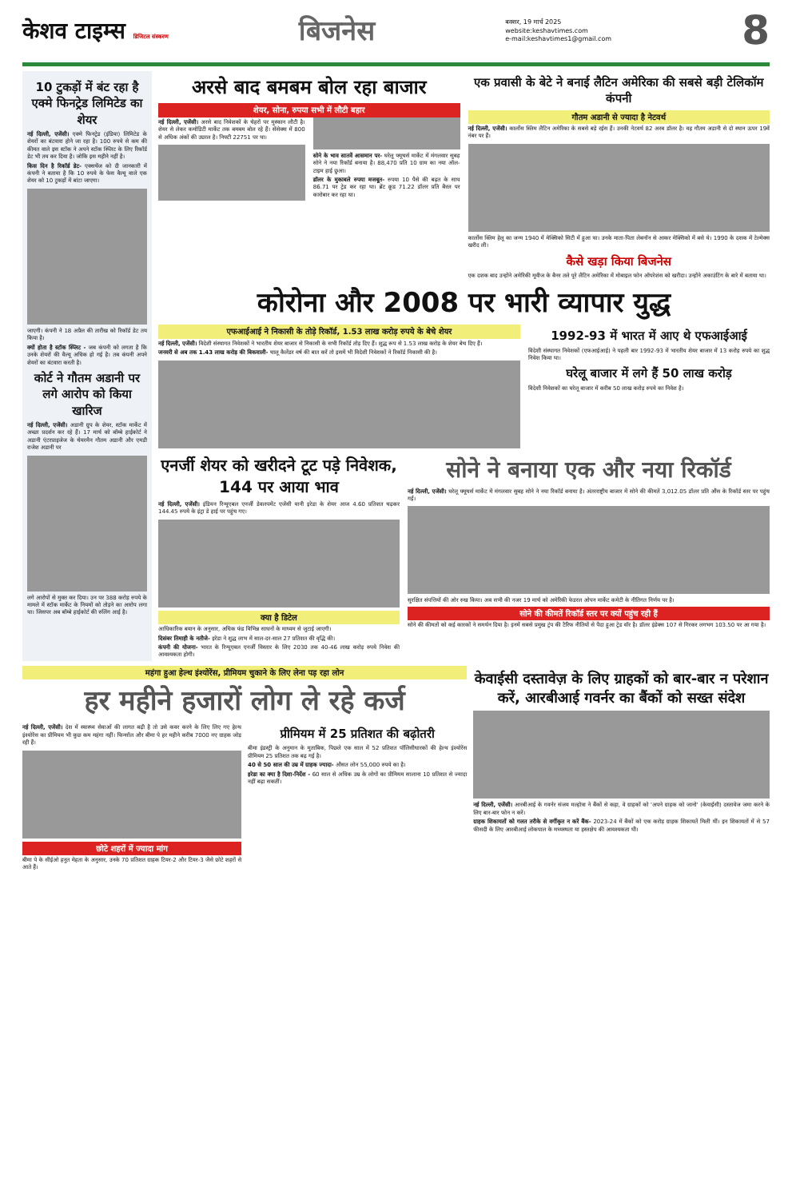केशव टाइम्स डिजिटल संस्करण
बिजनेस
बक्सर, 19 मार्च 2025
website:keshavtimes.com
e-mail:keshavtimes1@gmail.com
8
10 टुकड़ों में बंट रहा है एक्मे फिनट्रेड लिमिटेड का शेयर
नई दिल्ली, एजेंसी। एक्मे फिनट्रेड (इंडिया) लिमिटेड के शेयरों का बंटवारा होने जा रहा है। 100 रुपये से कम की कीमत वाले इस स्टॉक ने अपने स्टॉक स्प्लिट के लिए रिकॉर्ड डेट भी तय कर दिया है। जोकि इस महीने नहीं है।
किस दिन है रिकॉर्ड डेट- एक्सचेंज को दी जानकारी में कंपनी ने बताया है कि 10 रुपये के फेस वैल्यू वाले एक शेयर को 10 टुकड़ों में बांटा जाएगा।
जाएगी। कंपनी ने 18 अप्रैल की तारीख को रिकॉर्ड डेट तय किया है।
क्यों होता है स्टॉक स्प्लिट - जब कंपनी को लगता है कि उनके शेयरों की वैल्यू अधिक हो गई है। तब कंपनी अपने शेयरों का बंटवारा करती है।
कोर्ट ने गौतम अडानी पर लगे आरोप को किया खारिज
नई दिल्ली, एजेंसी। अडानी ग्रुप के शेयर, स्टॉक मार्केट में अच्छा प्रदर्शन कर रहे हैं। 17 मार्च को बॉम्बे हाईकोर्ट ने अडानी एंटरप्राइजेज के चेयरमैन गौतम अडानी और एमडी राजेश अडानी पर
लगे आरोपों से मुक्त कर दिया। उन पर 388 करोड़ रुपये के मामले में स्टॉक मार्केट के नियमों को तोड़ने का आरोप लगा था। जिसपर अब बॉम्बे हाईकोर्ट की रुलिंग आई है।
अरसे बाद बमबम बोल रहा बाजार
शेयर, सोना, रुपया सभी में लौटी बहार
नई दिल्ली, एजेंसी। अरसे बाद निवेशकों के चेहरों पर मुस्कान लौटी है। शेयर से लेकर कमोडिटी मार्केट तक बमबम बोल रहे हैं। सेंसेक्स में 800 से अधिक अंकों की उछाल है। निफ्टी 22751 पर था।
सोने के भाव सातवें आसमान पर- घरेलू फ्यूचर्स मार्केट में मंगलवार सुबह सोने ने नया रिकॉर्ड बनाया है। 88,470 प्रति 10 ग्राम का नया ऑल-टाइम हाई छुआ।
डॉलर के मुकाबले रुपया मजबूत- रुपया 10 पैसे की बढ़त के साथ 86.71 पर ट्रेड कर रहा था। ब्रेंट क्रूड 71.22 डॉलर प्रति बैरल पर कारोबार कर रहा था।
एक प्रवासी के बेटे ने बनाई लैटिन अमेरिका की सबसे बड़ी टेलिकॉम कंपनी
गौतम अडानी से ज्यादा है नेटवर्थ
नई दिल्ली, एजेंसी। कार्लोस स्लिम लैटिन अमेरिका के सबसे बड़े रईस हैं। उनकी नेटवर्थ 82 अरब डॉलर है। वह गौतम अडानी से दो स्थान ऊपर 19वें नंबर पर हैं।
कार्लोस स्लिम हेलू का जन्म 1940 में मेक्सिको सिटी में हुआ था। उनके माता-पिता लेबनॉन से आकर मेक्सिको में बसे थे। 1990 के दशक में टेल्मेक्स खरीद ली।
कैसे खड़ा किया बिजनेस
एक दशक बाद उन्होंने अमेरिकी मूवीज के बैनर तले पूरे लैटिन अमेरिका में मोबाइल फोन ऑपरेशंस को खरीदा। उन्होंने अकाउंटिंग के बारे में बताया था।
कोरोना और 2008 पर भारी व्यापार युद्ध
एफआईआई ने निकासी के तोड़े रिकॉर्ड, 1.53 लाख करोड़ रुपये के बेचे शेयर
नई दिल्ली, एजेंसी। विदेशी संस्थागत निवेशकों ने भारतीय शेयर बाजार से निकासी के सभी रिकॉर्ड तोड़ दिए हैं। शुद्ध रूप से 1.53 लाख करोड़ के शेयर बेच दिए हैं।
जनवरी से अब तक 1.43 लाख करोड़ की बिकवाली- चालू कैलेंडर वर्ष की बात करें तो इसमें भी विदेशी निवेशकों ने रिकॉर्ड निकासी की है।
1992-93 में भारत में आए थे एफआईआई
विदेशी संस्थागत निवेशकों (एफआईआई) ने पहली बार 1992-93 में भारतीय शेयर बाजार में 13 करोड़ रुपये का शुद्ध निवेश किया था।
घरेलू बाजार में लगे हैं 50 लाख करोड़
विदेशी निवेशकों का घरेलू बाजार में करीब 50 लाख करोड़ रुपये का निवेश है।
एनर्जी शेयर को खरीदने टूट पड़े निवेशक, 144 पर आया भाव
नई दिल्ली, एजेंसी। इंडियन रिन्यूएबल एनर्जी डेवलपमेंट एजेंसी यानी इरेडा के शेयर आज 4.60 प्रतिशत चढ़कर 144.45 रुपये के इंट्रा डे हाई पर पहुंच गए।
क्या है डिटेल
आधिकारिक बयान के अनुसार, अधिक फंड विभिन्न साधनों के माध्यम से जुटाई जाएगी।
दिसंबर तिमाही के नतीजे- इरेडा ने शुद्ध लाभ में साल-दर-साल 27 प्रतिशत की वृद्धि की।
कंपनी की योजना- भारत के रिन्यूएबल एनर्जी विस्तार के लिए 2030 तक 40-46 लाख करोड़ रुपये निवेश की आवश्यकता होगी।
सोने ने बनाया एक और नया रिकॉर्ड
नई दिल्ली, एजेंसी। घरेलू फ्यूचर्स मार्केट में मंगलवार सुबह सोने ने नया रिकॉर्ड बनाया है। अंतरराष्ट्रीय बाजार में सोने की कीमतें 3,012.05 डॉलर प्रति औंस के रिकॉर्ड स्तर पर पहुंच गईं।
सुरक्षित संपत्तियों की ओर रुख किया। अब सभी की नजर 19 मार्च को अमेरिकी फेडरल ओपन मार्केट कमेटी के नीतिगत निर्णय पर है।
सोने की कीमतें रिकॉर्ड स्तर पर क्यों पहुंच रही हैं
सोने की कीमतों को कई कारकों ने समर्थन दिया है। इनमें सबसे प्रमुख ट्रंप की टैरिफ नीतियों से पैदा हुआ ट्रेड वॉर है। डॉलर इंडेक्स 107 से गिरकर लगभग 103.50 पर आ गया है।
महंगा हुआ हेल्थ इंश्योरेंस, प्रीमियम चुकाने के लिए लेना पड़ रहा लोन
हर महीने हजारों लोग ले रहे कर्ज
नई दिल्ली, एजेंसी। देश में स्वास्थ्य सेवाओं की लागत बढ़ी है तो उसे कवर करने के लिए लिए गए हेल्थ इंश्योरेंस का प्रीमियम भी कुछ कम महंगा नहीं। फिन्सॉल और बीमा पे हर महीने करीब 7000 नए ग्राहक जोड़ रही हैं।
छोटे शहरों में ज्यादा मांग
बीमा पे के सीईओ हनुत मेहता के अनुसार, उनके 70 प्रतिशत ग्राहक टियर-2 और टियर-3 जैसे छोटे शहरों से आते हैं।
प्रीमियम में 25 प्रतिशत की बढ़ोतरी
बीमा इंडस्ट्री के अनुमान के मुताबिक, पिछले एक साल में 52 प्रतिशत पॉलिसीधारकों की हेल्थ इंश्योरेंस प्रीमियम 25 प्रतिशत तक बढ़ गई है।
40 से 50 साल की उम्र में ग्राहक ज्यादा- औसत लोन 55,000 रुपये का है।
इरेडा का क्या है दिशा-निर्देश - 60 साल से अधिक उम्र के लोगों का प्रीमियम सालाना 10 प्रतिशत से ज्यादा नहीं बढ़ा सकतीं।
केवाईसी दस्तावेज़ के लिए ग्राहकों को बार-बार न परेशान करें, आरबीआई गवर्नर का बैंकों को सख्त संदेश
नई दिल्ली, एजेंसी। आरबीआई के गवर्नर संजय मल्होत्रा ने बैंकों से कहा, वे ग्राहकों को 'अपने ग्राहक को जानो' (केवाईसी) दस्तावेज जमा करने के लिए बार-बार फोन न करें।
ग्राहक शिकायतों को गलत तरीके से वर्गीकृत न करें बैंक- 2023-24 में बैंकों को एक करोड़ ग्राहक शिकायतें मिली थीं। इन शिकायतों में से 57 फीसदी के लिए आरबीआई लोकपाल के मध्यस्थता या हस्तक्षेप की आवश्यकता थी।